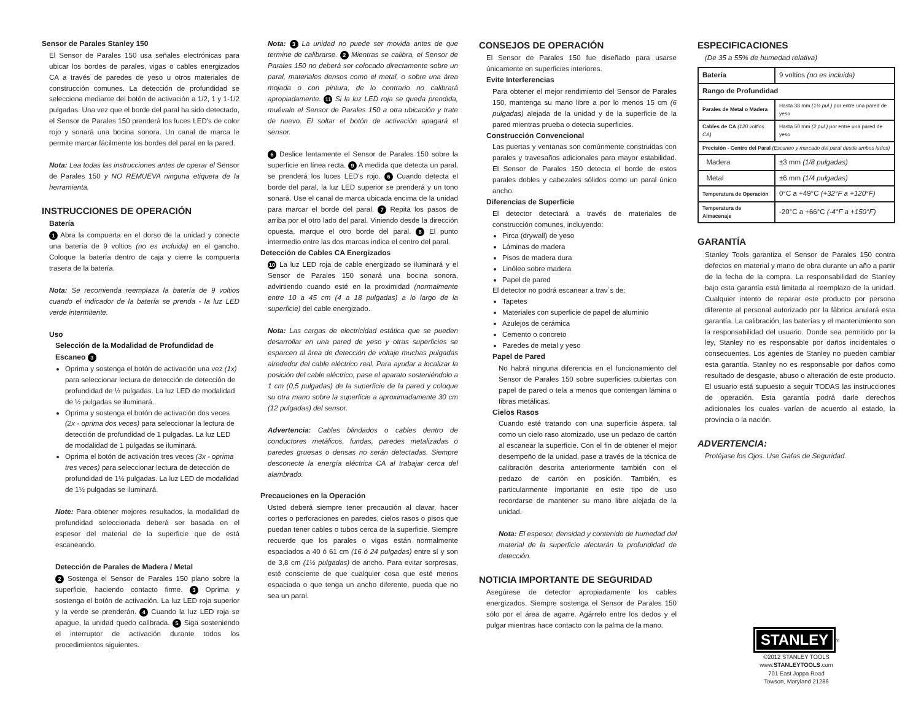Sensor de Parales Stanley 150
El Sensor de Parales 150 usa señales electrónicas para ubicar los bordes de parales, vigas o cables energizados CA a través de paredes de yeso u otros materiales de construcción comunes. La detección de profundidad se selecciona mediante del botón de activación a 1/2, 1 y 1-1/2 pulgadas. Una vez que el borde del paral ha sido detectado, el Sensor de Parales 150 prenderá los luces LED's de color rojo y sonará una bocina sonora. Un canal de marca le permite marcar fácilmente los bordes del paral en la pared.
Nota: Lea todas las instrucciones antes de operar el Sensor de Parales 150 y NO REMUEVA ninguna etiqueta de la herramienta.
INSTRUCCIONES DE OPERACIÓN
Batería
1 Abra la compuerta en el dorso de la unidad y conecte una batería de 9 voltios (no es incluida) en el gancho. Coloque la batería dentro de caja y cierre la compuerta trasera de la batería.
Nota: Se recomienda reemplaza la batería de 9 voltios cuando el indicador de la batería se prenda - la luz LED verde intermitente.
Uso
Selección de la Modalidad de Profundidad de Escaneo 3
Oprima y sostenga el botón de activación una vez (1x) para seleccionar lectura de detección de detección de profundidad de ½ pulgadas. La luz LED de modalidad de ½ pulgadas se iluminará.
Oprima y sostenga el botón de activación dos veces (2x - oprima dos veces) para seleccionar la lectura de detección de profundidad de 1 pulgadas. La luz LED de modalidad de 1 pulgadas se iluminará.
Oprima el botón de activación tres veces (3x - oprima tres veces) para seleccionar lectura de detección de profundidad de 1½ pulgadas. La luz LED de modalidad de 1½ pulgadas se iluminará.
Note: Para obtener mejores resultados, la modalidad de profundidad seleccionada deberá ser basada en el espesor del material de la superficie que de está escaneando.
Detección de Parales de Madera / Metal
2 Sostenga el Sensor de Parales 150 plano sobre la superficie, haciendo contacto firme. 3 Oprima y sostenga el botón de activación. La luz LED roja superior y la verde se prenderán. 4 Cuando la luz LED roja se apague, la unidad quedo calibrada. 5 Siga sosteniendo el interruptor de activación durante todos los procedimientos siguientes.
Nota: 3 La unidad no puede ser movida antes de que termine de calibrarse. 2 Mientras se calibra, el Sensor de Parales 150 no deberá ser colocado directamente sobre un paral, materiales densos como el metal, o sobre una área mojada o con pintura, de lo contrario no calibrará apropiadamente. 11 Si la luz LED roja se queda prendida, muévalo el Sensor de Parales 150 a otra ubicación y trate de nuevo. El soltar el botón de activación apagará el sensor.
6 Deslice lentamente el Sensor de Parales 150 sobre la superficie en línea recta. 9 A medida que detecta un paral, se prenderá los luces LED's rojo. 6 Cuando detecta el borde del paral, la luz LED superior se prenderá y un tono sonará. Use el canal de marca ubicada encima de la unidad para marcar el borde del paral. 7 Repita los pasos de arriba por el otro lado del paral. Viniendo desde la dirección opuesta, marque el otro borde del paral. 8 El punto intermedio entre las dos marcas indica el centro del paral.
Detección de Cables CA Energizados
10 La luz LED roja de cable energizado se iluminará y el Sensor de Parales 150 sonará una bocina sonora, advirtiendo cuando esté en la proximidad (normalmente entre 10 a 45 cm (4 a 18 pulgadas) a lo largo de la superficie) del cable energizado.
Nota: Las cargas de electricidad estática que se pueden desarrollar en una pared de yeso y otras superficies se esparcen al área de detección de voltaje muchas pulgadas alrededor del cable eléctrico real. Para ayudar a localizar la posición del cable eléctrico, pase el aparato sosteniéndolo a 1 cm (0,5 pulgadas) de la superficie de la pared y coloque su otra mano sobre la superficie a aproximadamente 30 cm (12 pulgadas) del sensor.
Advertencia: Cables blindados o cables dentro de conductores metálicos, fundas, paredes metalizadas o paredes gruesas o densas no serán detectadas. Siempre desconecte la energía eléctrica CA al trabajar cerca del alambrado.
Precauciones en la Operación
Usted deberá siempre tener precaución al clavar, hacer cortes o perforaciones en paredes, cielos rasos o pisos que puedan tener cables o tubos cerca de la superficie. Siempre recuerde que los parales o vigas están normalmente espaciados a 40 ó 61 cm (16 ó 24 pulgadas) entre sí y son de 3,8 cm (1½ pulgadas) de ancho. Para evitar sorpresas, esté consciente de que cualquier cosa que esté menos espaciada o que tenga un ancho diferente, pueda que no sea un paral.
CONSEJOS DE OPERACIÓN
El Sensor de Parales 150 fue diseñado para usarse únicamente en superficies interiores.
Evite Interferencias
Para obtener el mejor rendimiento del Sensor de Parales 150, mantenga su mano libre a por lo menos 15 cm (6 pulgadas) alejada de la unidad y de la superficie de la pared mientras prueba o detecta superficies.
Construcción Convencional
Las puertas y ventanas son comúnmente construidas con parales y travesaños adicionales para mayor estabilidad. El Sensor de Parales 150 detecta el borde de estos parales dobles y cabezales sólidos como un paral único ancho.
Diferencias de Superficie
El detector detectará a través de materiales de construcción comunes, incluyendo:
Pirca (drywall) de yeso
Láminas de madera
Pisos de madera dura
Linóleo sobre madera
Papel de pared
El detector no podrá escanear a trav´s de:
Tapetes
Materiales con superficie de papel de aluminio
Azulejos de cerámica
Cemento o concreto
Paredes de metal y yeso
Papel de Pared
No habrá ninguna diferencia en el funcionamiento del Sensor de Parales 150 sobre superficies cubiertas con papel de pared o tela a menos que contengan lámina o fibras metálicas.
Cielos Rasos
Cuando esté tratando con una superficie áspera, tal como un cielo raso atomizado, use un pedazo de cartón al escanear la superficie. Con el fin de obtener el mejor desempeño de la unidad, pase a través de la técnica de calibración descrita anteriormente también con el pedazo de cartón en posición. También, es particularmente importante en este tipo de uso recordarse de mantener su mano libre alejada de la unidad.
Nota: El espesor, densidad y contenido de humedad del material de la superficie afectarán la profundidad de detección.
NOTICIA IMPORTANTE DE SEGURIDAD
Asegúrese de detector apropiadamente los cables energizados. Siempre sostenga el Sensor de Parales 150 sólo por el área de agarre. Agárrelo entre los dedos y el pulgar mientras hace contacto con la palma de la mano.
ESPECIFICACIONES
(De 35 a 55% de humedad relativa)
| Batería | 9 voltios (no es incluida) |
| Rango de Profundidad | |
| Parales de Metal o Madera | Hasta 38 mm (1½ pul.) por entre una pared de yeso |
| Cables de CA (120 voltios CA) | Hasta 50 mm (2 pul.) por entre una pared de yeso |
| Precisión - Centro del Paral (Escaneo y marcado del paral desde ambos lados) | |
| Madera | ±3 mm (1/8 pulgadas) |
| Metal | ±6 mm (1/4 pulgadas) |
| Temperatura de Operación | 0°C a +49°C (+32°F a +120°F) |
| Temperatura de Almacenaje | -20°C a +66°C (-4°F a +150°F) |
GARANTÍA
Stanley Tools garantiza el Sensor de Parales 150 contra defectos en material y mano de obra durante un año a partir de la fecha de la compra. La responsabilidad de Stanley bajo esta garantía está limitada al reemplazo de la unidad. Cualquier intento de reparar este producto por persona diferente al personal autorizado por la fábrica anulará esta garantía. La calibración, las baterías y el mantenimiento son la responsabilidad del usuario. Donde sea permitido por la ley, Stanley no es responsable por daños incidentales o consecuentes. Los agentes de Stanley no pueden cambiar esta garantía. Stanley no es responsable por daños como resultado de desgaste, abuso o alteración de este producto. El usuario está supuesto a seguir TODAS las instrucciones de operación. Esta garantía podrá darle derechos adicionales los cuales varían de acuerdo al estado, la provincia o la nación.
ADVERTENCIA:
Protéjase los Ojos. Use Gafas de Seguridad.
STANLEY<sup>®</sup>
©2012 STANLEY TOOLS
www.STANLEYTOOLS.com
701 East Joppa Road
Towson, Maryland 21286